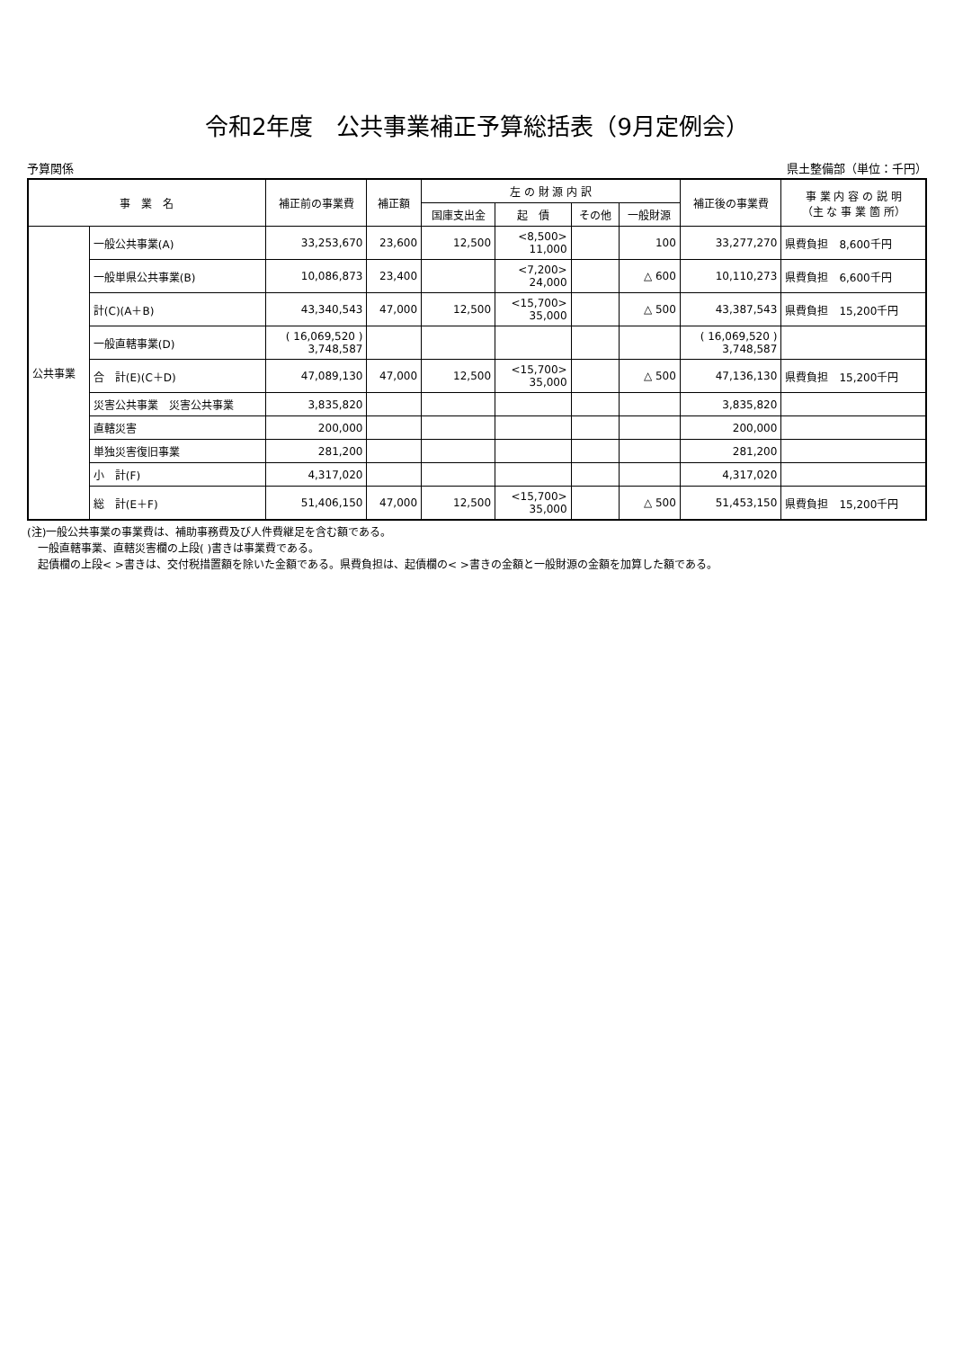令和2年度　公共事業補正予算総括表（9月定例会）
予算関係 県土整備部（単位：千円）
| 事 業 名 | | 補正前の事業費 | 補正額 | 左 の 財 源 内 訳 | | | | 補正後の事業費 | 事 業 内 容 の 説 明 （主 な 事 業 箇 所） |
| --- | --- | --- | --- | --- | --- | --- | --- | --- | --- |
| | | | | 国庫支出金 | 起 債 | その他 | 一般財源 | | |
| 公共事業 | 一般公共事業(A) | 33,253,670 | 23,600 | 12,500 | <8,500> 11,000 | | 100 | 33,277,270 | 県費負担 8,600千円 |
| | 一般単県公共事業(B) | 10,086,873 | 23,400 | | <7,200> 24,000 | | △ 600 | 10,110,273 | 県費負担 6,600千円 |
| | 計(C)(A＋B) | 43,340,543 | 47,000 | 12,500 | <15,700> 35,000 | | △ 500 | 43,387,543 | 県費負担 15,200千円 |
| | 一般直轄事業(D) | ( 16,069,520 ) 3,748,587 | | | | | | ( 16,069,520 ) 3,748,587 | |
| | 合 計(E)(C＋D) | 47,089,130 | 47,000 | 12,500 | <15,700> 35,000 | | △ 500 | 47,136,130 | 県費負担 15,200千円 |
| | 災害公共事業 災害公共事業 | 3,835,820 | | | | | | 3,835,820 | |
| | 直轄災害 | 200,000 | | | | | | 200,000 | |
| | 単独災害復旧事業 | 281,200 | | | | | | 281,200 | |
| | 小 計(F) | 4,317,020 | | | | | | 4,317,020 | |
| | 総 計(E＋F) | 51,406,150 | 47,000 | 12,500 | <15,700> 35,000 | | △ 500 | 51,453,150 | 県費負担 15,200千円 |
(注)一般公共事業の事業費は、補助事務費及び人件費継足を含む額である。
　一般直轄事業、直轄災害欄の上段( )書きは事業費である。
　起債欄の上段< >書きは、交付税措置額を除いた金額である。県費負担は、起債欄の< >書きの金額と一般財源の金額を加算した額である。